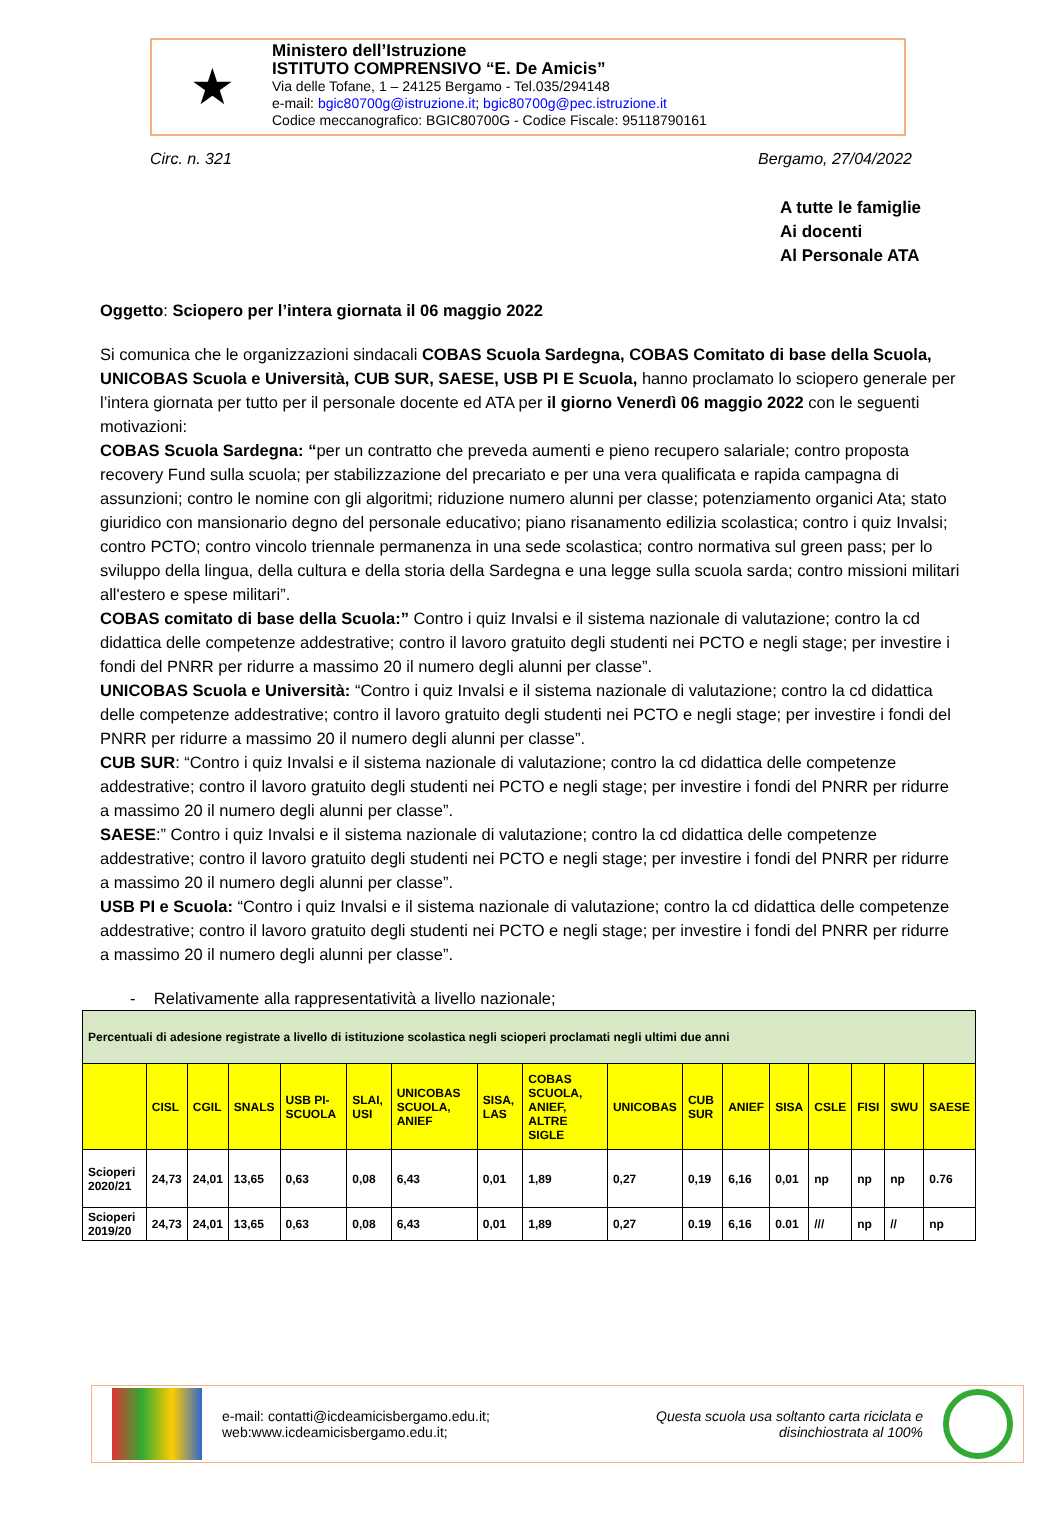★
Ministero dell’Istruzione
ISTITUTO COMPRENSIVO “E. De Amicis”
Via delle Tofane, 1 – 24125 Bergamo - Tel.035/294148
e-mail: bgic80700g@istruzione.it; bgic80700g@pec.istruzione.it
Codice meccanografico: BGIC80700G - Codice Fiscale: 95118790161
Circ. n. 321 Bergamo, 27/04/2022
A tutte le famiglie
Ai docenti
Al Personale ATA
Oggetto: Sciopero per l’intera giornata il 06 maggio 2022
Si comunica che le organizzazioni sindacali COBAS Scuola Sardegna, COBAS Comitato di base della Scuola, UNICOBAS Scuola e Università, CUB SUR, SAESE, USB PI E Scuola, hanno proclamato lo sciopero generale per l’intera giornata per tutto per il personale docente ed ATA per il giorno Venerdì 06 maggio 2022 con le seguenti motivazioni:
COBAS Scuola Sardegna: “per un contratto che preveda aumenti e pieno recupero salariale; contro proposta recovery Fund sulla scuola; per stabilizzazione del precariato e per una vera qualificata e rapida campagna di assunzioni; contro le nomine con gli algoritmi; riduzione numero alunni per classe; potenziamento organici Ata; stato giuridico con mansionario degno del personale educativo; piano risanamento edilizia scolastica; contro i quiz Invalsi; contro PCTO; contro vincolo triennale permanenza in una sede scolastica; contro normativa sul green pass; per lo sviluppo della lingua, della cultura e della storia della Sardegna e una legge sulla scuola sarda; contro missioni militari all'estero e spese militari”.
COBAS comitato di base della Scuola:” Contro i quiz Invalsi e il sistema nazionale di valutazione; contro la cd didattica delle competenze addestrative; contro il lavoro gratuito degli studenti nei PCTO e negli stage; per investire i fondi del PNRR per ridurre a massimo 20 il numero degli alunni per classe”.
UNICOBAS Scuola e Università: “Contro i quiz Invalsi e il sistema nazionale di valutazione; contro la cd didattica delle competenze addestrative; contro il lavoro gratuito degli studenti nei PCTO e negli stage; per investire i fondi del PNRR per ridurre a massimo 20 il numero degli alunni per classe”.
CUB SUR: “Contro i quiz Invalsi e il sistema nazionale di valutazione; contro la cd didattica delle competenze addestrative; contro il lavoro gratuito degli studenti nei PCTO e negli stage; per investire i fondi del PNRR per ridurre a massimo 20 il numero degli alunni per classe”.
SAESE:” Contro i quiz Invalsi e il sistema nazionale di valutazione; contro la cd didattica delle competenze addestrative; contro il lavoro gratuito degli studenti nei PCTO e negli stage; per investire i fondi del PNRR per ridurre a massimo 20 il numero degli alunni per classe”.
USB PI e Scuola: “Contro i quiz Invalsi e il sistema nazionale di valutazione; contro la cd didattica delle competenze addestrative; contro il lavoro gratuito degli studenti nei PCTO e negli stage; per investire i fondi del PNRR per ridurre a massimo 20 il numero degli alunni per classe”.
- Relativamente alla rappresentatività a livello nazionale;
| Percentuali di adesione registrate a livello di istituzione scolastica negli scioperi proclamati negli ultimi due anni | | | | | | | | | | | | | | | | |
| --- | --- | --- | --- | --- | --- | --- | --- | --- | --- | --- | --- | --- | --- | --- | --- | --- |
| | CISL | CGIL | SNALS | USB PI-SCUOLA | SLAI, USI | UNICOBAS SCUOLA, ANIEF | SISA, LAS | COBAS SCUOLA, ANIEF, ALTRE SIGLE | UNICOBAS | CUB SUR | ANIEF | SISA | CSLE | FISI | SWU | SAESE |
| Scioperi 2020/21 | 24,73 | 24,01 | 13,65 | 0,63 | 0,08 | 6,43 | 0,01 | 1,89 | 0,27 | 0,19 | 6,16 | 0,01 | np | np | np | 0.76 |
| Scioperi 2019/20 | 24,73 | 24,01 | 13,65 | 0,63 | 0,08 | 6,43 | 0,01 | 1,89 | 0,27 | 0.19 | 6,16 | 0.01 | /// | np | // | np |
e-mail: contatti@icdeamicisbergamo.edu.it;
web:www.icdeamicisbergamo.edu.it;
Questa scuola usa soltanto carta riciclata e
disinchiostrata al 100%